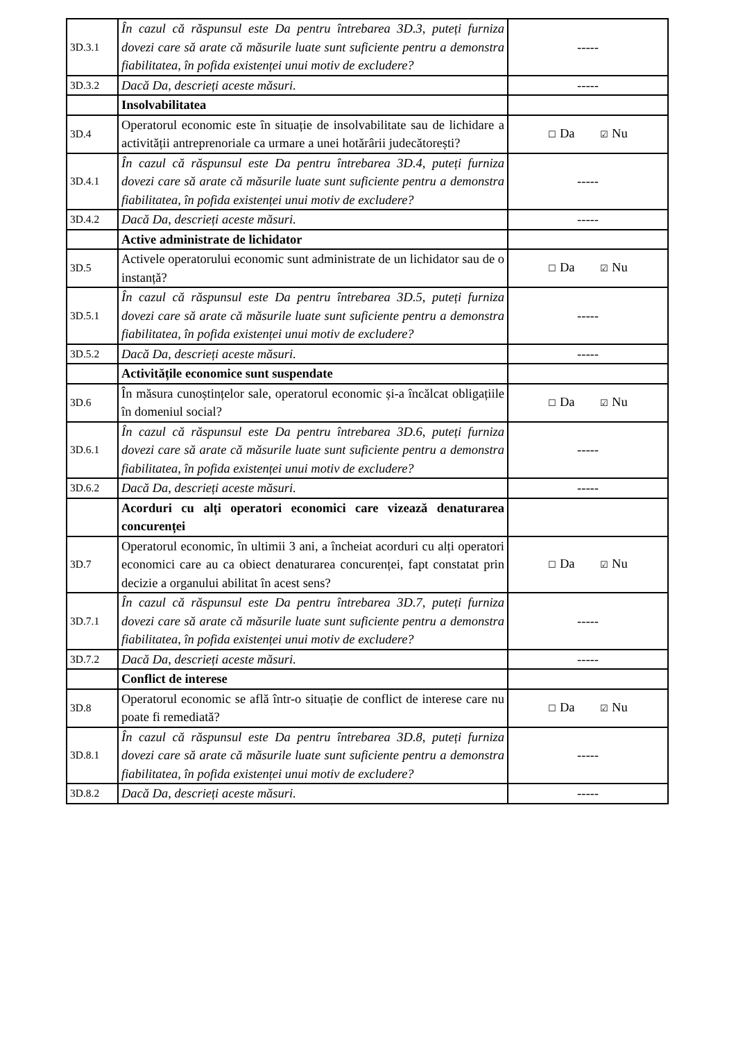| 3D.3.1 | În cazul că răspunsul este Da pentru întrebarea 3D.3, puteți furniza dovezi care să arate că măsurile luate sunt suficiente pentru a demonstra fiabilitatea, în pofida existenței unui motiv de excludere? | ----- |
| 3D.3.2 | Dacă Da, descrieți aceste măsuri. | ----- |
| | Insolvabilitatea | |
| 3D.4 | Operatorul economic este în situație de insolvabilitate sau de lichidare a activității antreprenoriale ca urmare a unei hotărârii judecătorești? | ☐ Da ☑ Nu |
| 3D.4.1 | În cazul că răspunsul este Da pentru întrebarea 3D.4, puteți furniza dovezi care să arate că măsurile luate sunt suficiente pentru a demonstra fiabilitatea, în pofida existenței unui motiv de excludere? | ----- |
| 3D.4.2 | Dacă Da, descrieți aceste măsuri. | ----- |
| | Active administrate de lichidator | |
| 3D.5 | Activele operatorului economic sunt administrate de un lichidator sau de o instanță? | ☐ Da ☑ Nu |
| 3D.5.1 | În cazul că răspunsul este Da pentru întrebarea 3D.5, puteți furniza dovezi care să arate că măsurile luate sunt suficiente pentru a demonstra fiabilitatea, în pofida existenței unui motiv de excludere? | ----- |
| 3D.5.2 | Dacă Da, descrieți aceste măsuri. | ----- |
| | Activitățile economice sunt suspendate | |
| 3D.6 | În măsura cunoștințelor sale, operatorul economic și-a încălcat obligațiile în domeniul social? | ☐ Da ☑ Nu |
| 3D.6.1 | În cazul că răspunsul este Da pentru întrebarea 3D.6, puteți furniza dovezi care să arate că măsurile luate sunt suficiente pentru a demonstra fiabilitatea, în pofida existenței unui motiv de excludere? | ----- |
| 3D.6.2 | Dacă Da, descrieți aceste măsuri. | ----- |
| | Acorduri cu alți operatori economici care vizează denaturarea concurenței | |
| 3D.7 | Operatorul economic, în ultimii 3 ani, a încheiat acorduri cu alți operatori economici care au ca obiect denaturarea concurenței, fapt constatat prin decizie a organului abilitat în acest sens? | ☐ Da ☑ Nu |
| 3D.7.1 | În cazul că răspunsul este Da pentru întrebarea 3D.7, puteți furniza dovezi care să arate că măsurile luate sunt suficiente pentru a demonstra fiabilitatea, în pofida existenței unui motiv de excludere? | ----- |
| 3D.7.2 | Dacă Da, descrieți aceste măsuri. | ----- |
| | Conflict de interese | |
| 3D.8 | Operatorul economic se află într-o situație de conflict de interese care nu poate fi remediată? | ☐ Da ☑ Nu |
| 3D.8.1 | În cazul că răspunsul este Da pentru întrebarea 3D.8, puteți furniza dovezi care să arate că măsurile luate sunt suficiente pentru a demonstra fiabilitatea, în pofida existenței unui motiv de excludere? | ----- |
| 3D.8.2 | Dacă Da, descrieți aceste măsuri. | ----- |